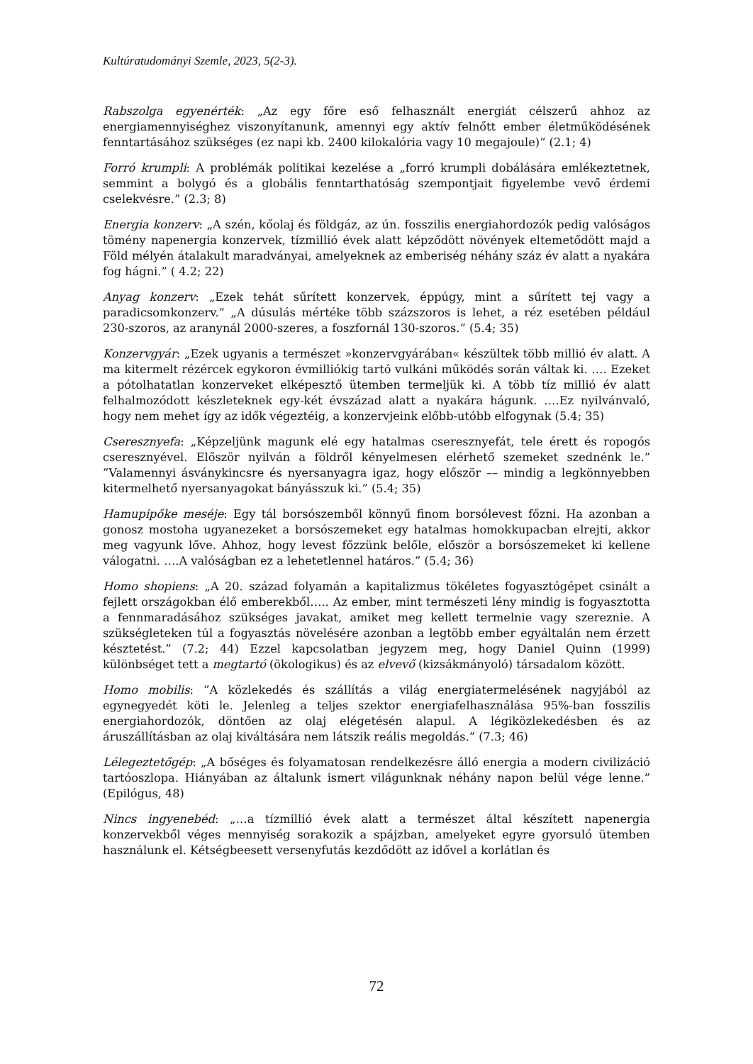Kultúratudományi Szemle, 2023, 5(2-3).
Rabszolga egyenérték: „Az egy főre eső felhasznált energiát célszerű ahhoz az energiamennyiséghez viszonyítanunk, amennyi egy aktív felnőtt ember életműködésének fenntartásához szükséges (ez napi kb. 2400 kilokalória vagy 10 megajoule)” (2.1; 4)
Forró krumpli: A problémák politikai kezelése a „forró krumpli dobálására emlékeztetnek, semmint a bolygó és a globális fenntarthatóság szempontjait figyelembe vevő érdemi cselekvésre.” (2.3; 8)
Energia konzerv: „A szén, kőolaj és földgáz, az ún. fosszilis energiahordozók pedig valóságos tömény napenergia konzervek, tízmillió évek alatt képződött növények eltemetődött majd a Föld mélyén átalakult maradványai, amelyeknek az emberiség néhány száz év alatt a nyakára fog hágni.” ( 4.2; 22)
Anyag konzerv: „Ezek tehát sűrített konzervek, éppúgy, mint a sűrített tej vagy a paradicsomkonzerv.” „A dúsulás mértéke több százszoros is lehet, a réz esetében például 230-szoros, az aranynál 2000-szeres, a foszfornál 130-szoros.” (5.4; 35)
Konzervgyár: „Ezek ugyanis a természet »konzervgyárában« készültek több millió év alatt. A ma kitermelt rézércek egykoron évmilliókig tartó vulkáni működés során váltak ki. …. Ezeket a pótolhatatlan konzerveket elképesztő ütemben termeljük ki. A több tíz millió év alatt felhalmozódott készleteknek egy-két évszázad alatt a nyakára hágunk. ….Ez nyilvánvaló, hogy nem mehet így az idők végeztéig, a konzervjeink előbb-utóbb elfogynak (5.4; 35)
Cseresznyefa: „Képzeljünk magunk elé egy hatalmas cseresznyefát, tele érett és ropogós cseresznyével. Először nyilván a földről kényelmesen elérhető szemeket szednénk le.” ”Valamennyi ásványkincsre és nyersanyagra igaz, hogy először –– mindig a legkönnyebben kitermelhető nyersanyagokat bányásszuk ki.” (5.4; 35)
Hamupipőke meséje: Egy tál borsószemből könnyű finom borsólevest főzni. Ha azonban a gonosz mostoha ugyanezeket a borsószemeket egy hatalmas homokkupacban elrejti, akkor meg vagyunk lőve. Ahhoz, hogy levest főzzünk belőle, először a borsószemeket ki kellene válogatni. ….A valóságban ez a lehetetlennel határos.” (5.4; 36)
Homo shopiens: „A 20. század folyamán a kapitalizmus tökéletes fogyasztógépet csinált a fejlett országokban élő emberekből….. Az ember, mint természeti lény mindig is fogyasztotta a fennmaradásához szükséges javakat, amiket meg kellett termelnie vagy szereznie. A szükségleteken túl a fogyasztás növelésére azonban a legtöbb ember egyáltalán nem érzett késztetést.” (7.2; 44) Ezzel kapcsolatban jegyzem meg, hogy Daniel Quinn (1999) különbséget tett a megtartó (ökologikus) és az elvevő (kizsákmányoló) társadalom között.
Homo mobilis: ”A közlekedés és szállítás a világ energiatermelésének nagyjából az egynegyedét köti le. Jelenleg a teljes szektor energiafelhasználása 95%-ban fosszilis energiahordozók, döntően az olaj elégetésén alapul. A légiközlekedésben és az áruszállításban az olaj kiváltására nem látszik reális megoldás.” (7.3; 46)
Lélegeztetőgép: „A bőséges és folyamatosan rendelkezésre álló energia a modern civilizáció tartóoszlopa. Hiányában az általunk ismert világunknak néhány napon belül vége lenne.” (Epilógus, 48)
Nincs ingyenebéd: „…a tízmillió évek alatt a természet által készített napenergia konzervekből véges mennyiség sorakozik a spájzban, amelyeket egyre gyorsuló ütemben használunk el. Kétségbeesett versenyfutás kezdődött az idővel a korlátlan és
72